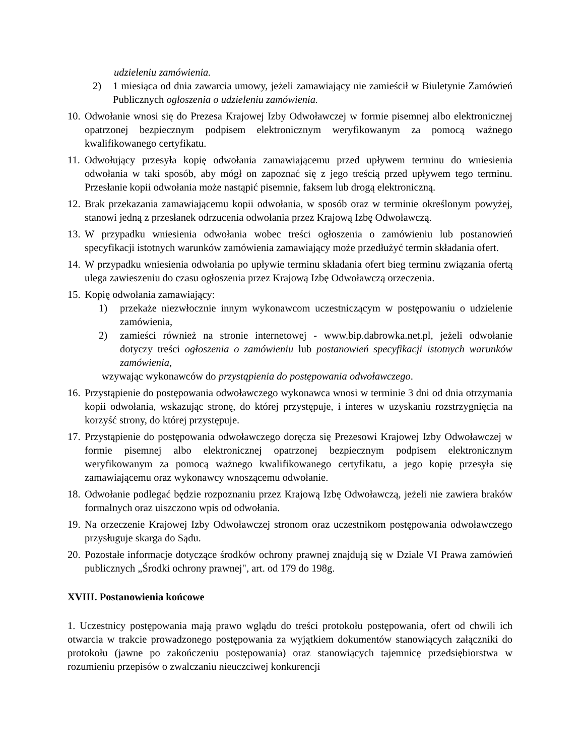udzieleniu zamówienia.
2) 1 miesiąca od dnia zawarcia umowy, jeżeli zamawiający nie zamieścił w Biuletynie Zamówień Publicznych ogłoszenia o udzieleniu zamówienia.
10. Odwołanie wnosi się do Prezesa Krajowej Izby Odwoławczej w formie pisemnej albo elektronicznej opatrzonej bezpiecznym podpisem elektronicznym weryfikowanym za pomocą ważnego kwalifikowanego certyfikatu.
11. Odwołujący przesyła kopię odwołania zamawiającemu przed upływem terminu do wniesienia odwołania w taki sposób, aby mógł on zapoznać się z jego treścią przed upływem tego terminu. Przesłanie kopii odwołania może nastąpić pisemnie, faksem lub drogą elektroniczną.
12. Brak przekazania zamawiającemu kopii odwołania, w sposób oraz w terminie określonym powyżej, stanowi jedną z przesłanek odrzucenia odwołania przez Krajową Izbę Odwoławczą.
13. W przypadku wniesienia odwołania wobec treści ogłoszenia o zamówieniu lub postanowień specyfikacji istotnych warunków zamówienia zamawiający może przedłużyć termin składania ofert.
14. W przypadku wniesienia odwołania po upływie terminu składania ofert bieg terminu związania ofertą ulega zawieszeniu do czasu ogłoszenia przez Krajową Izbę Odwoławczą orzeczenia.
15. Kopię odwołania zamawiający:
1) przekaże niezwłocznie innym wykonawcom uczestniczącym w postępowaniu o udzielenie zamówienia,
2) zamieści również na stronie internetowej - www.bip.dabrowka.net.pl, jeżeli odwołanie dotyczy treści ogłoszenia o zamówieniu lub postanowień specyfikacji istotnych warunków zamówienia,
wzywając wykonawców do przystąpienia do postępowania odwoławczego.
16. Przystąpienie do postępowania odwoławczego wykonawca wnosi w terminie 3 dni od dnia otrzymania kopii odwołania, wskazując stronę, do której przystępuje, i interes w uzyskaniu rozstrzygnięcia na korzyść strony, do której przystępuje.
17. Przystąpienie do postępowania odwoławczego doręcza się Prezesowi Krajowej Izby Odwoławczej w formie pisemnej albo elektronicznej opatrzonej bezpiecznym podpisem elektronicznym weryfikowanym za pomocą ważnego kwalifikowanego certyfikatu, a jego kopię przesyła się zamawiającemu oraz wykonawcy wnoszącemu odwołanie.
18. Odwołanie podlegać będzie rozpoznaniu przez Krajową Izbę Odwoławczą, jeżeli nie zawiera braków formalnych oraz uiszczono wpis od odwołania.
19. Na orzeczenie Krajowej Izby Odwoławczej stronom oraz uczestnikom postępowania odwoławczego przysługuje skarga do Sądu.
20. Pozostałe informacje dotyczące środków ochrony prawnej znajdują się w Dziale VI Prawa zamówień publicznych „Środki ochrony prawnej", art. od 179 do 198g.
XVIII. Postanowienia końcowe
1. Uczestnicy postępowania mają prawo wglądu do treści protokołu postępowania, ofert od chwili ich otwarcia w trakcie prowadzonego postępowania za wyjątkiem dokumentów stanowiących załączniki do protokołu (jawne po zakończeniu postępowania) oraz stanowiących tajemnicę przedsiębiorstwa w rozumieniu przepisów o zwalczaniu nieuczciwej konkurencji